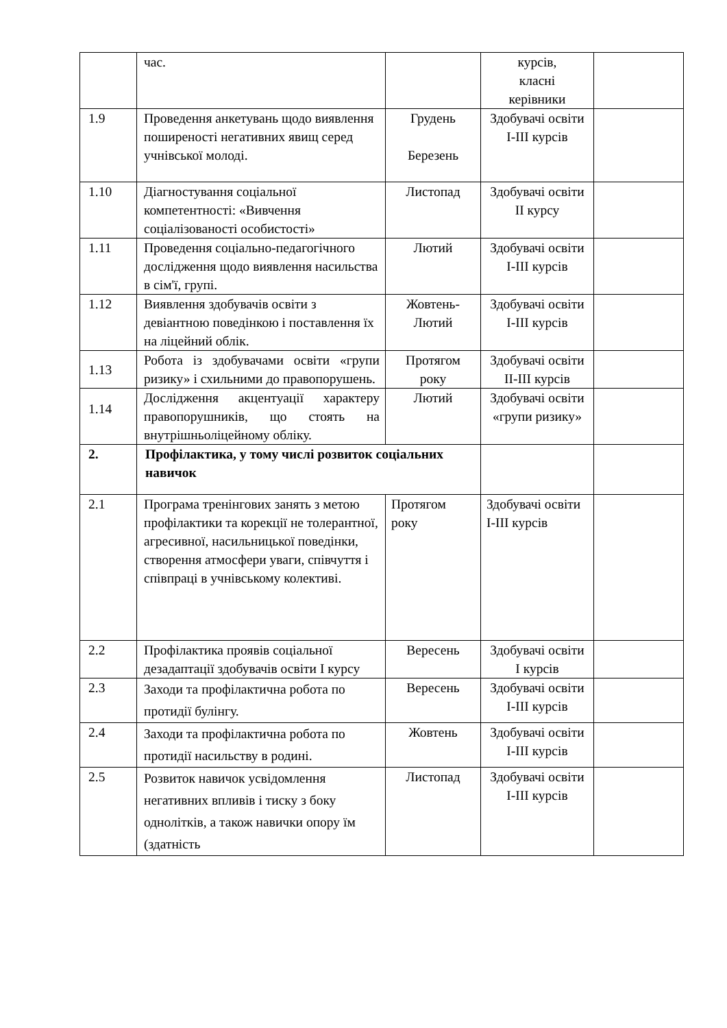| | час. | | курсів, класні керівники | |
| 1.9 | Проведення анкетувань щодо виявлення поширеності негативних явищ серед учнівської молоді. | Грудень Березень | Здобувачі освіти І-ІІІ курсів | |
| 1.10 | Діагностування соціальної компетентності: «Вивчення соціалізованості особистості» | Листопад | Здобувачі освіти ІІ курсу | |
| 1.11 | Проведення соціально-педагогічного дослідження щодо виявлення насильства в сім'ї, групі. | Лютий | Здобувачі освіти І-ІІІ курсів | |
| 1.12 | Виявлення здобувачів освіти з девіантною поведінкою і поставлення їх на ліцейний облік. | Жовтень-Лютий | Здобувачі освіти І-ІІІ курсів | |
| 1.13 | Робота із здобувачами освіти «групи ризику» і схильними до правопорушень. | Протягом року | Здобувачі освіти ІІ-ІІІ курсів | |
| 1.14 | Дослідження акцентуації характеру правопорушників, що стоять на внутрішньоліцейному обліку. | Лютий | Здобувачі освіти «групи ризику» | |
| 2. | Профілактика, у тому числі розвиток соціальних навичок | | | |
| 2.1 | Програма тренінгових занять з метою профілактики та корекції не толерантної, агресивної, насильницької поведінки, створення атмосфери уваги, співчуття і співпраці в учнівському колективі. | Протягом року | Здобувачі освіти І-ІІІ курсів | |
| 2.2 | Профілактика проявів соціальної дезадаптації здобувачів освіти І курсу | Вересень | Здобувачі освіти І курсів | |
| 2.3 | Заходи та профілактична робота по протидії булінгу. | Вересень | Здобувачі освіти І-ІІІ курсів | |
| 2.4 | Заходи та профілактична робота по протидії насильству в родині. | Жовтень | Здобувачі освіти І-ІІІ курсів | |
| 2.5 | Розвиток навичок усвідомлення негативних впливів і тиску з боку однолітків, а також навички опору їм (здатність | Листопад | Здобувачі освіти І-ІІІ курсів | |